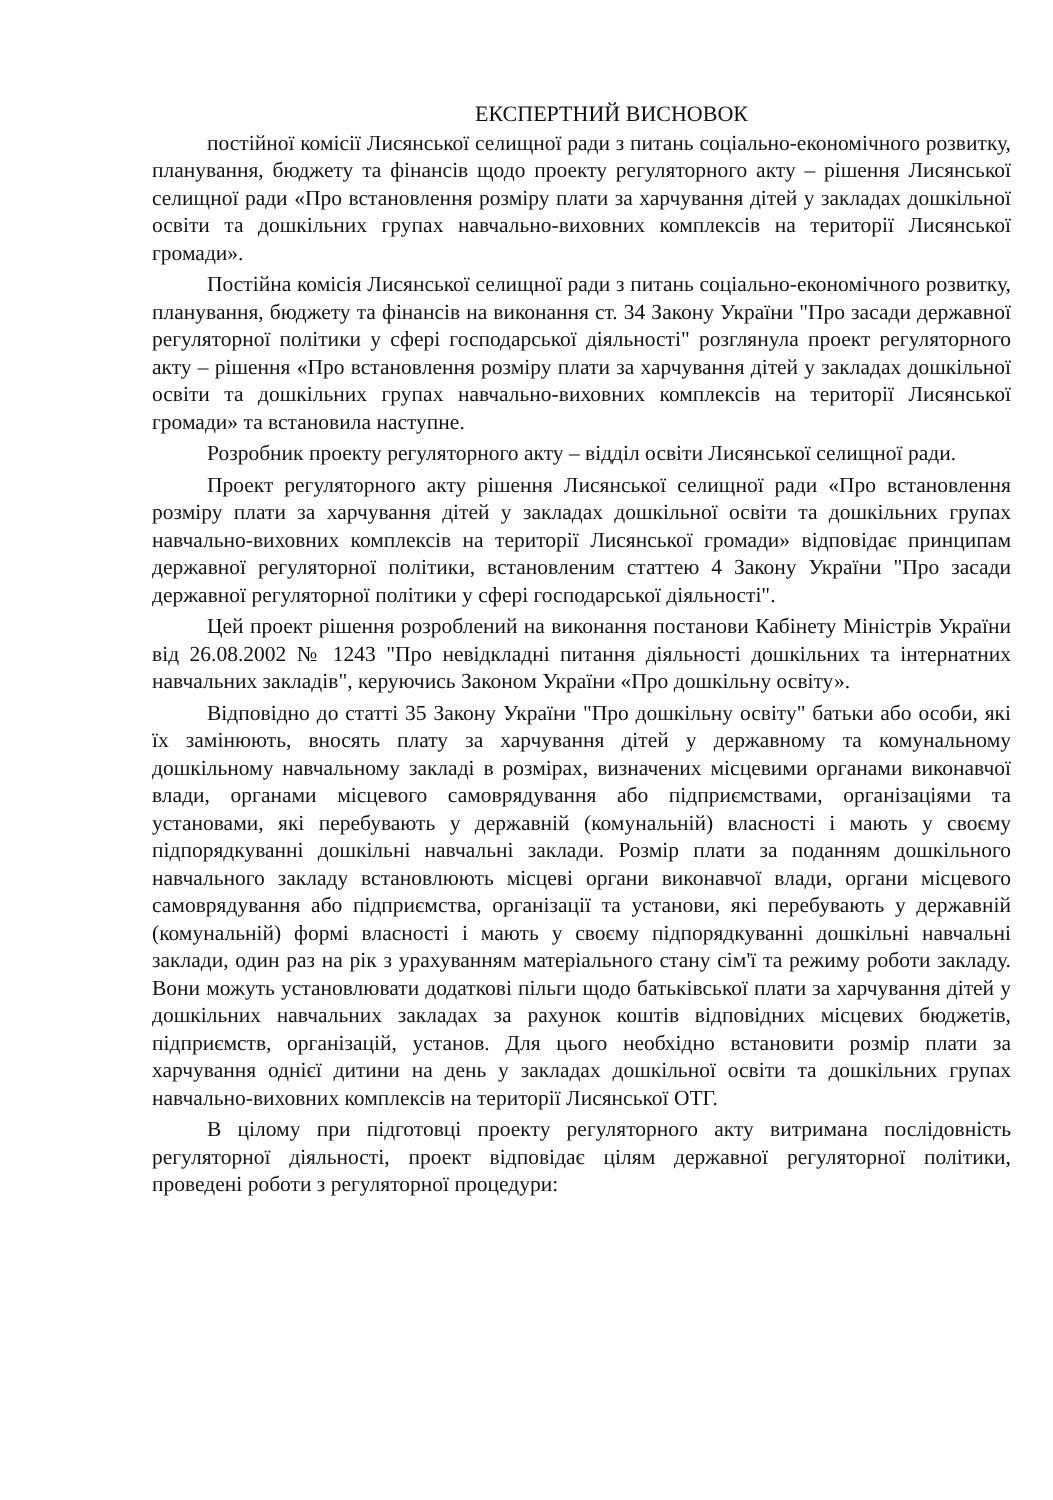ЕКСПЕРТНИЙ ВИСНОВОК
постійної комісії Лисянської селищної ради з питань соціально-економічного розвитку, планування, бюджету та фінансів щодо проекту регуляторного акту – рішення Лисянської селищної ради «Про встановлення розміру плати за харчування дітей у закладах дошкільної освіти та дошкільних групах навчально-виховних комплексів на території Лисянської громади».
Постійна комісія Лисянської селищної ради з питань соціально-економічного розвитку, планування, бюджету та фінансів на виконання ст. 34 Закону України "Про засади державної регуляторної політики у сфері господарської діяльності" розглянула проект регуляторного акту – рішення «Про встановлення розміру плати за харчування дітей у закладах дошкільної освіти та дошкільних групах навчально-виховних комплексів на території Лисянської громади» та встановила наступне.
Розробник проекту регуляторного акту – відділ освіти Лисянської селищної ради.
Проект регуляторного акту рішення Лисянської селищної ради «Про встановлення розміру плати за харчування дітей у закладах дошкільної освіти та дошкільних групах навчально-виховних комплексів на території Лисянської громади» відповідає принципам державної регуляторної політики, встановленим статтею 4 Закону України "Про засади державної регуляторної політики у сфері господарської діяльності".
Цей проект рішення розроблений на виконання постанови Кабінету Міністрів України від 26.08.2002 № 1243 "Про невідкладні питання діяльності дошкільних та інтернатних навчальних закладів", керуючись Законом України «Про дошкільну освіту».
Відповідно до статті 35 Закону України "Про дошкільну освіту" батьки або особи, які їх замінюють, вносять плату за харчування дітей у державному та комунальному дошкільному навчальному закладі в розмірах, визначених місцевими органами виконавчої влади, органами місцевого самоврядування або підприємствами, організаціями та установами, які перебувають у державній (комунальній) власності і мають у своєму підпорядкуванні дошкільні навчальні заклади. Розмір плати за поданням дошкільного навчального закладу встановлюють місцеві органи виконавчої влади, органи місцевого самоврядування або підприємства, організації та установи, які перебувають у державній (комунальній) формі власності і мають у своєму підпорядкуванні дошкільні навчальні заклади, один раз на рік з урахуванням матеріального стану сім'ї та режиму роботи закладу. Вони можуть установлювати додаткові пільги щодо батьківської плати за харчування дітей у дошкільних навчальних закладах за рахунок коштів відповідних місцевих бюджетів, підприємств, організацій, установ. Для цього необхідно встановити розмір плати за харчування однієї дитини на день у закладах дошкільної освіти та дошкільних групах навчально-виховних комплексів на території Лисянської ОТГ.
В цілому при підготовці проекту регуляторного акту витримана послідовність регуляторної діяльності, проект відповідає цілям державної регуляторної політики, проведені роботи з регуляторної процедури: